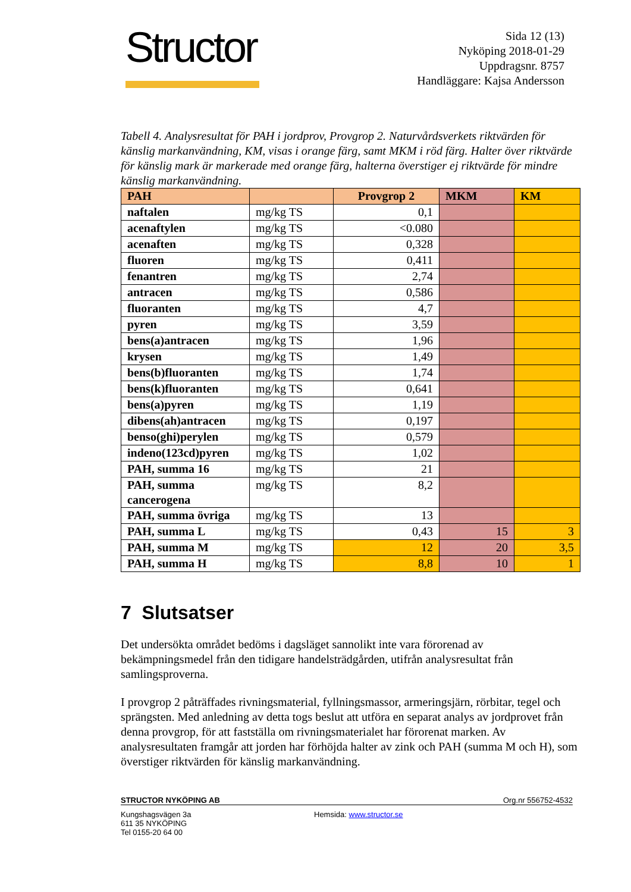Structor
Sida 12 (13)
Nyköping 2018-01-29
Uppdragsnr. 8757
Handläggare: Kajsa Andersson
Tabell 4. Analysresultat för PAH i jordprov, Provgrop 2. Naturvårdsverkets riktvärden för känslig markanvändning, KM, visas i orange färg, samt MKM i röd färg. Halter över riktvärde för känslig mark är markerade med orange färg, halterna överstiger ej riktvärde för mindre känslig markanvändning.
| PAH | | Provgrop 2 | MKM | KM |
| --- | --- | --- | --- | --- |
| naftalen | mg/kg TS | 0,1 | | |
| acenaftylen | mg/kg TS | <0.080 | | |
| acenaften | mg/kg TS | 0,328 | | |
| fluoren | mg/kg TS | 0,411 | | |
| fenantren | mg/kg TS | 2,74 | | |
| antracen | mg/kg TS | 0,586 | | |
| fluoranten | mg/kg TS | 4,7 | | |
| pyren | mg/kg TS | 3,59 | | |
| bens(a)antracen | mg/kg TS | 1,96 | | |
| krysen | mg/kg TS | 1,49 | | |
| bens(b)fluoranten | mg/kg TS | 1,74 | | |
| bens(k)fluoranten | mg/kg TS | 0,641 | | |
| bens(a)pyren | mg/kg TS | 1,19 | | |
| dibens(ah)antracen | mg/kg TS | 0,197 | | |
| benso(ghi)perylen | mg/kg TS | 0,579 | | |
| indeno(123cd)pyren | mg/kg TS | 1,02 | | |
| PAH, summa 16 | mg/kg TS | 21 | | |
| PAH, summa cancerogena | mg/kg TS | 8,2 | | |
| PAH, summa övriga | mg/kg TS | 13 | | |
| PAH, summa L | mg/kg TS | 0,43 | 15 | 3 |
| PAH, summa M | mg/kg TS | 12 | 20 | 3,5 |
| PAH, summa H | mg/kg TS | 8,8 | 10 | 1 |
7 Slutsatser
Det undersökta området bedöms i dagsläget sannolikt inte vara förorenad av bekämpningsmedel från den tidigare handelsträdgården, utifrån analysresultat från samlingsproverna.
I provgrop 2 påträffades rivningsmaterial, fyllningsmassor, armeringsjärn, rörbitar, tegel och sprängsten. Med anledning av detta togs beslut att utföra en separat analys av jordprovet från denna provgrop, för att fastställa om rivningsmaterialet har förorenat marken. Av analysresultaten framgår att jorden har förhöjda halter av zink och PAH (summa M och H), som överstiger riktvärden för känslig markanvändning.
STRUCTOR NYKÖPING AB Org.nr 556752-4532
Kungshagsvägen 3a
611 35 NYKÖPING
Tel 0155-20 64 00
Hemsida: www.structor.se